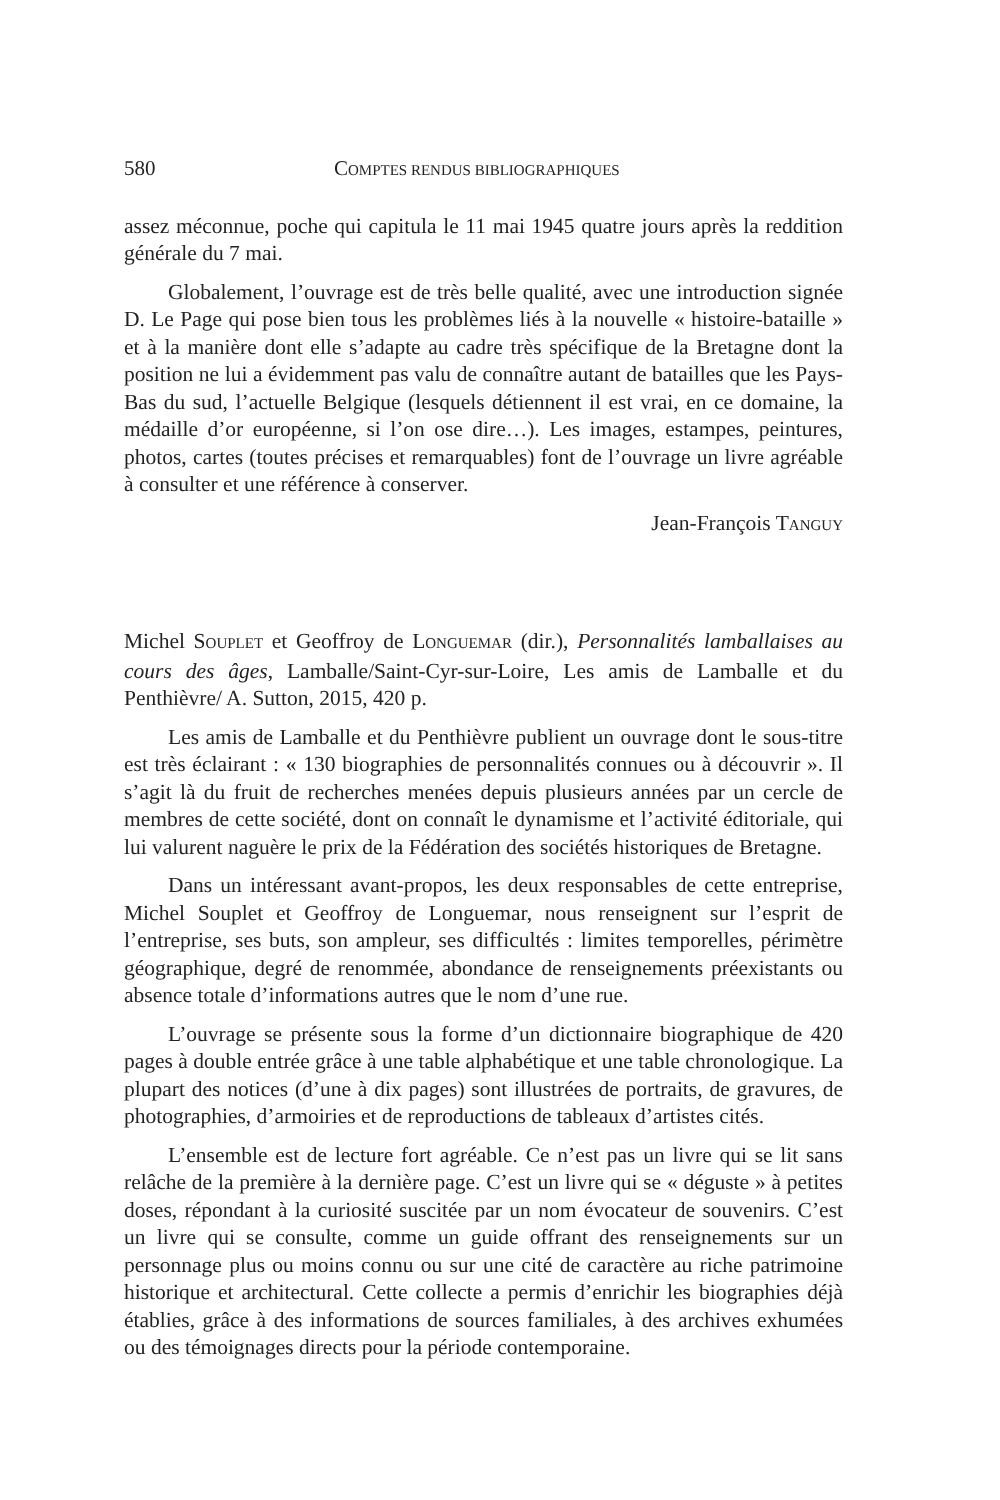580 COMPTES RENDUS BIBLIOGRAPHIQUES
assez méconnue, poche qui capitula le 11 mai 1945 quatre jours après la reddition générale du 7 mai.
Globalement, l’ouvrage est de très belle qualité, avec une introduction signée D. Le Page qui pose bien tous les problèmes liés à la nouvelle « histoire-bataille » et à la manière dont elle s’adapte au cadre très spécifique de la Bretagne dont la position ne lui a évidemment pas valu de connaître autant de batailles que les Pays-Bas du sud, l’actuelle Belgique (lesquels détiennent il est vrai, en ce domaine, la médaille d’or européenne, si l’on ose dire…). Les images, estampes, peintures, photos, cartes (toutes précises et remarquables) font de l’ouvrage un livre agréable à consulter et une référence à conserver.
Jean-François TANGUY
Michel SOUPLET et Geoffroy de LONGUEMAR (dir.), Personnalités lamballaises au cours des âges, Lamballe/Saint-Cyr-sur-Loire, Les amis de Lamballe et du Penthièvre/ A. Sutton, 2015, 420 p.
Les amis de Lamballe et du Penthièvre publient un ouvrage dont le sous-titre est très éclairant : « 130 biographies de personnalités connues ou à découvrir ». Il s’agit là du fruit de recherches menées depuis plusieurs années par un cercle de membres de cette société, dont on connaît le dynamisme et l’activité éditoriale, qui lui valurent naguère le prix de la Fédération des sociétés historiques de Bretagne.
Dans un intéressant avant-propos, les deux responsables de cette entreprise, Michel Souplet et Geoffroy de Longuemar, nous renseignent sur l’esprit de l’entreprise, ses buts, son ampleur, ses difficultés : limites temporelles, périmètre géographique, degré de renommée, abondance de renseignements préexistants ou absence totale d’informations autres que le nom d’une rue.
L’ouvrage se présente sous la forme d’un dictionnaire biographique de 420 pages à double entrée grâce à une table alphabétique et une table chronologique. La plupart des notices (d’une à dix pages) sont illustrées de portraits, de gravures, de photographies, d’armoiries et de reproductions de tableaux d’artistes cités.
L’ensemble est de lecture fort agréable. Ce n’est pas un livre qui se lit sans relâche de la première à la dernière page. C’est un livre qui se « déguste » à petites doses, répondant à la curiosité suscitée par un nom évocateur de souvenirs. C’est un livre qui se consulte, comme un guide offrant des renseignements sur un personnage plus ou moins connu ou sur une cité de caractère au riche patrimoine historique et architectural. Cette collecte a permis d’enrichir les biographies déjà établies, grâce à des informations de sources familiales, à des archives exhumées ou des témoignages directs pour la période contemporaine.